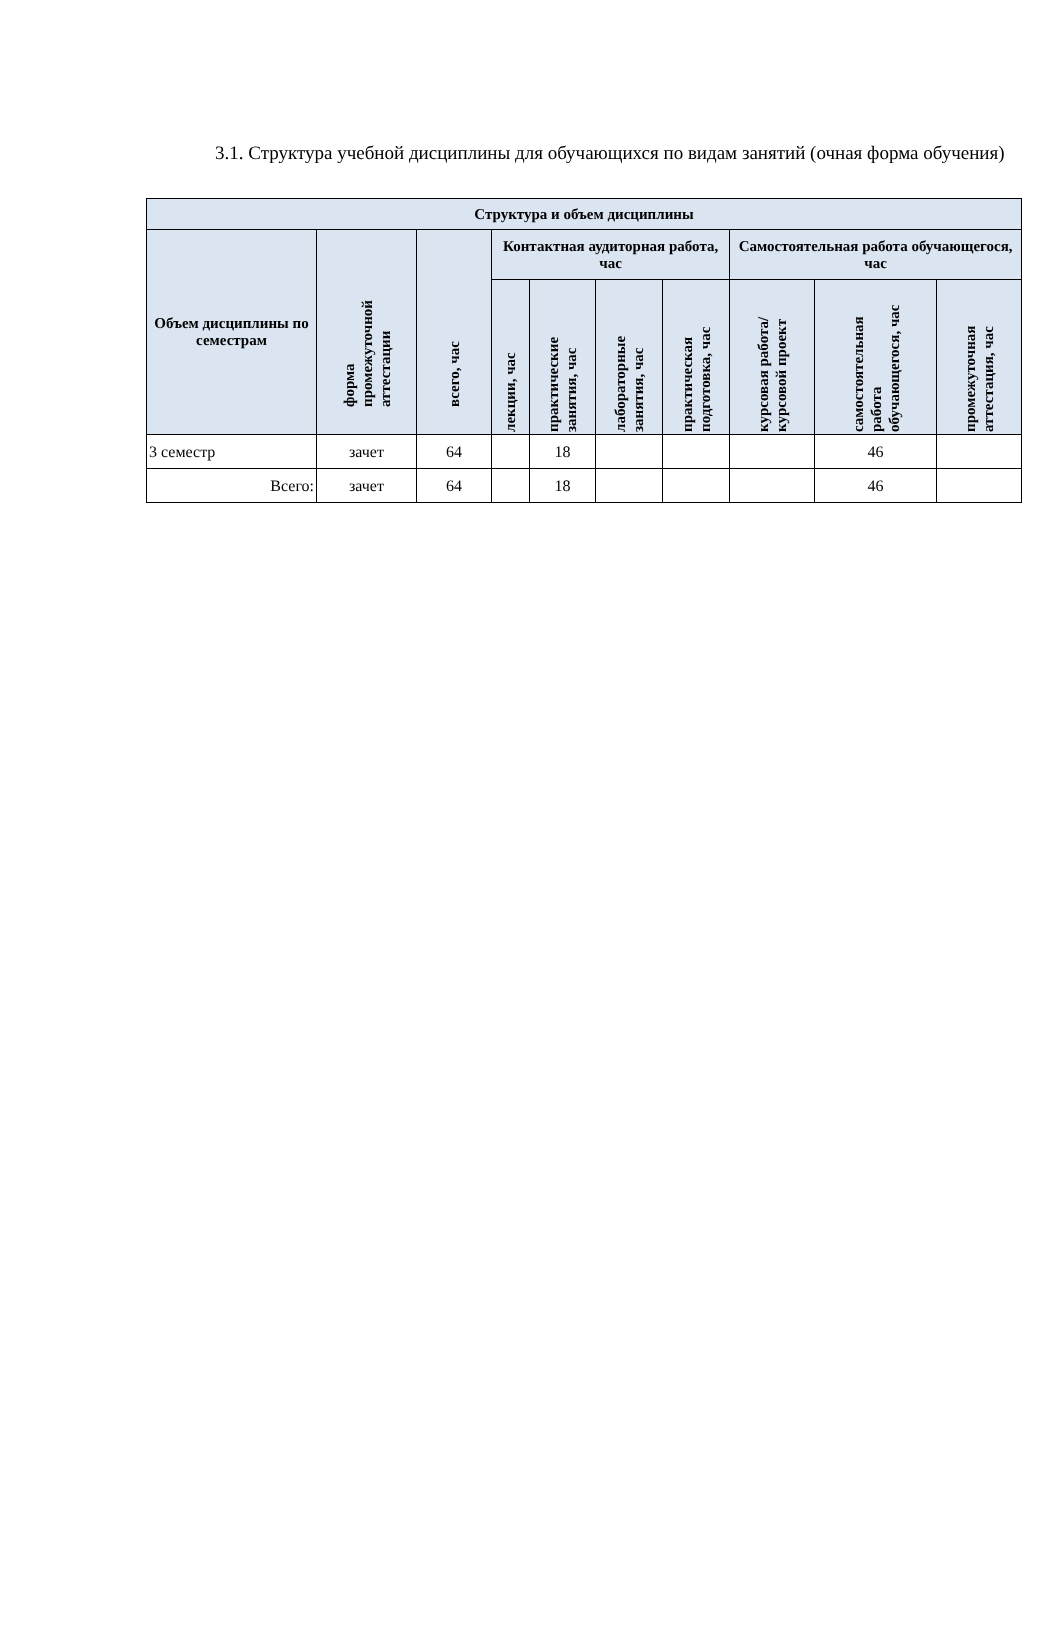3.1. Структура учебной дисциплины для обучающихся по видам занятий (очная форма обучения)
| Структура и объем дисциплины | | | | | | | | | |
| --- | --- | --- | --- | --- | --- | --- | --- | --- | --- |
| Объем дисциплины по семестрам | форма промежуточной аттестации | всего, час | Контактная аудиторная работа, час | | | | Самостоятельная работа обучающегося, час | | |
| | | | лекции, час | практические занятия, час | лабораторные занятия, час | практическая подготовка, час | курсовая работа/ курсовой проект | самостоятельная работа обучающегося, час | промежуточная аттестация, час |
| 3 семестр | зачет | 64 | | 18 | | | | 46 | |
| Всего: | зачет | 64 | | 18 | | | | 46 | |